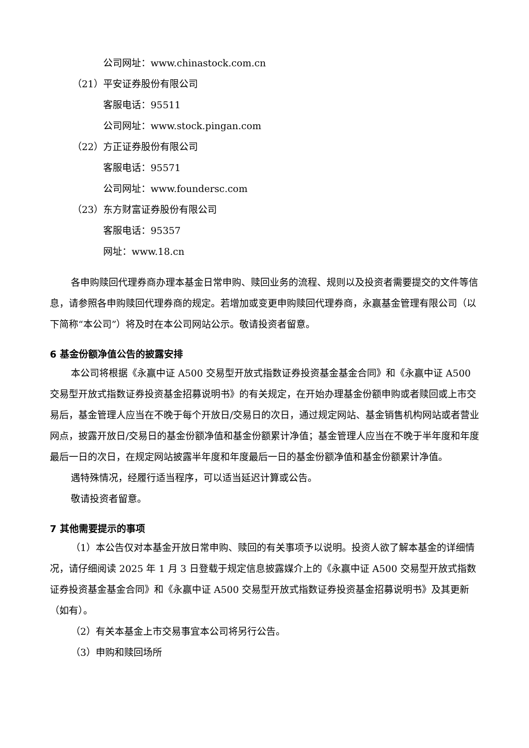公司网址：www.chinastock.com.cn
（21）平安证券股份有限公司
客服电话：95511
公司网址：www.stock.pingan.com
（22）方正证券股份有限公司
客服电话：95571
公司网址：www.foundersc.com
（23）东方财富证券股份有限公司
客服电话：95357
网址：www.18.cn
各申购赎回代理券商办理本基金日常申购、赎回业务的流程、规则以及投资者需要提交的文件等信息，请参照各申购赎回代理券商的规定。若增加或变更申购赎回代理券商，永赢基金管理有限公司（以下简称“本公司”）将及时在本公司网站公示。敬请投资者留意。
6 基金份额净值公告的披露安排
本公司将根据《永赢中证 A500 交易型开放式指数证券投资基金基金合同》和《永赢中证 A500 交易型开放式指数证券投资基金招募说明书》的有关规定，在开始办理基金份额申购或者赎回或上市交易后，基金管理人应当在不晚于每个开放日/交易日的次日，通过规定网站、基金销售机构网站或者营业网点，披露开放日/交易日的基金份额净值和基金份额累计净值；基金管理人应当在不晚于半年度和年度最后一日的次日，在规定网站披露半年度和年度最后一日的基金份额净值和基金份额累计净值。
遇特殊情况，经履行适当程序，可以适当延迟计算或公告。
敬请投资者留意。
7 其他需要提示的事项
（1）本公告仅对本基金开放日常申购、赎回的有关事项予以说明。投资人欲了解本基金的详细情况，请仔细阅读 2025 年 1 月 3 日登载于规定信息披露媒介上的《永赢中证 A500 交易型开放式指数证券投资基金基金合同》和《永赢中证 A500 交易型开放式指数证券投资基金招募说明书》及其更新（如有）。
（2）有关本基金上市交易事宜本公司将另行公告。
（3）申购和赎回场所